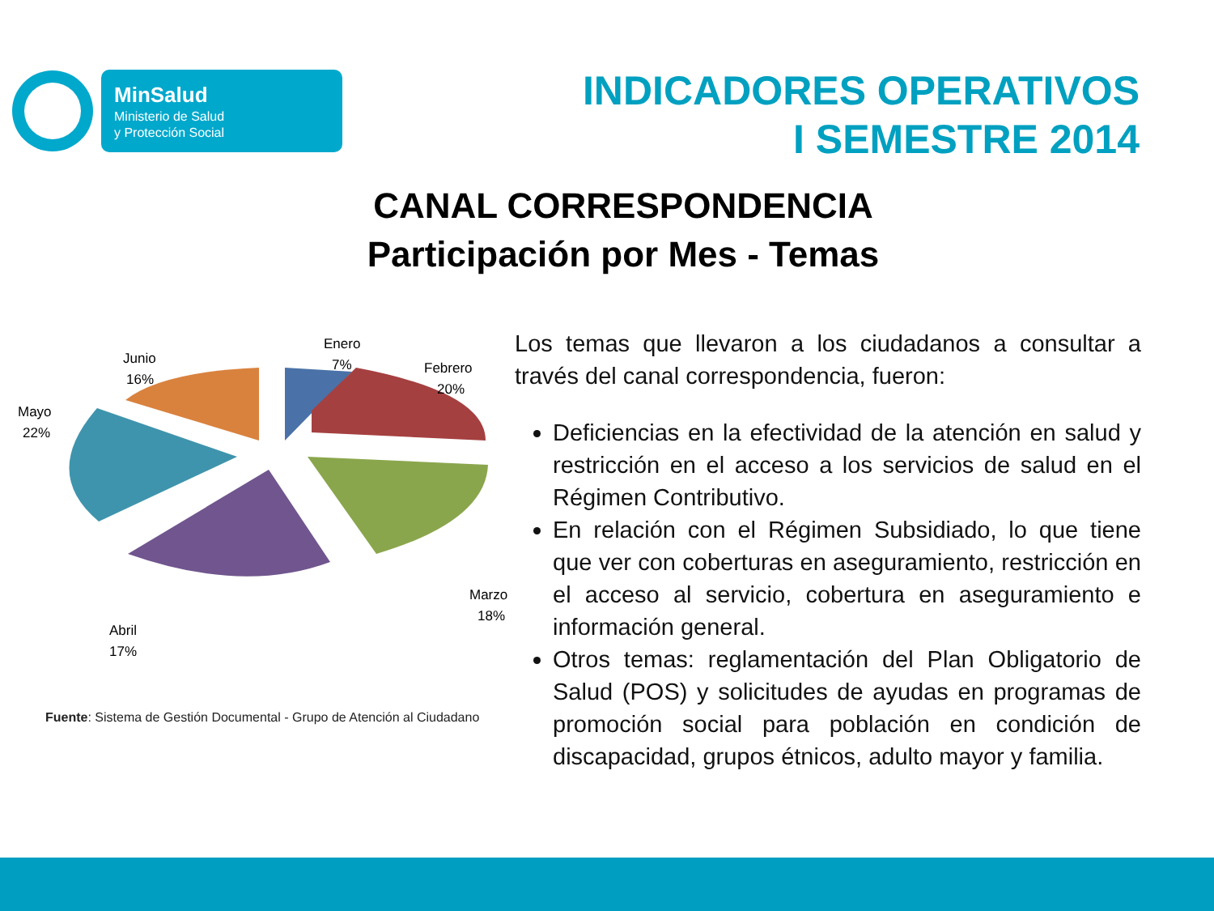MinSalud
Ministerio de Salud
y Protección Social
INDICADORES OPERATIVOS
I SEMESTRE 2014
CANAL CORRESPONDENCIA
Participación por Mes - Temas
Enero
7%
Febrero
20%
Marzo
18%
Abril
17%
Mayo
22%
Junio
16%
Fuente: Sistema de Gestión Documental - Grupo de Atención al Ciudadano
Los temas que llevaron a los ciudadanos a consultar a través del canal correspondencia, fueron:
Deficiencias en la efectividad de la atención en salud y restricción en el acceso a los servicios de salud en el Régimen Contributivo.
En relación con el Régimen Subsidiado, lo que tiene que ver con coberturas en aseguramiento, restricción en el acceso al servicio, cobertura en aseguramiento e información general.
Otros temas: reglamentación del Plan Obligatorio de Salud (POS) y solicitudes de ayudas en programas de promoción social para población en condición de discapacidad, grupos étnicos, adulto mayor y familia.